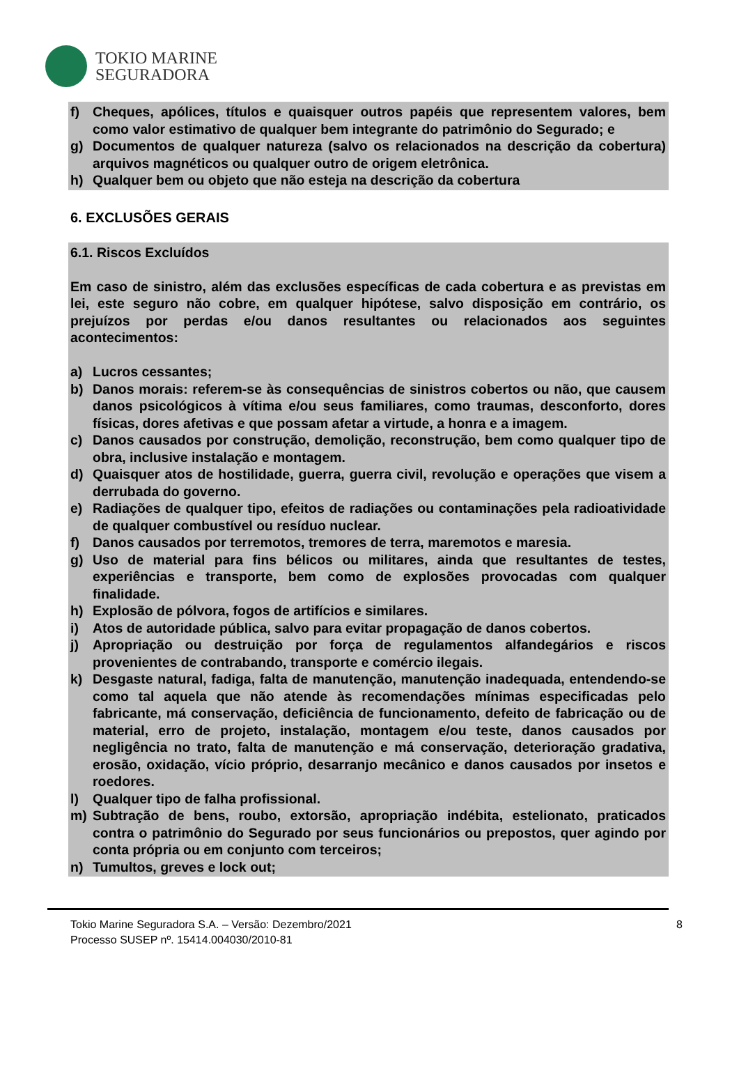TOKIO MARINE
SEGURADORA
f) Cheques, apólices, títulos e quaisquer outros papéis que representem valores, bem como valor estimativo de qualquer bem integrante do patrimônio do Segurado; e
g) Documentos de qualquer natureza (salvo os relacionados na descrição da cobertura) arquivos magnéticos ou qualquer outro de origem eletrônica.
h) Qualquer bem ou objeto que não esteja na descrição da cobertura
6. EXCLUSÕES GERAIS
6.1. Riscos Excluídos
Em caso de sinistro, além das exclusões específicas de cada cobertura e as previstas em lei, este seguro não cobre, em qualquer hipótese, salvo disposição em contrário, os prejuízos por perdas e/ou danos resultantes ou relacionados aos seguintes acontecimentos:
a) Lucros cessantes;
b) Danos morais: referem-se às consequências de sinistros cobertos ou não, que causem danos psicológicos à vítima e/ou seus familiares, como traumas, desconforto, dores físicas, dores afetivas e que possam afetar a virtude, a honra e a imagem.
c) Danos causados por construção, demolição, reconstrução, bem como qualquer tipo de obra, inclusive instalação e montagem.
d) Quaisquer atos de hostilidade, guerra, guerra civil, revolução e operações que visem a derrubada do governo.
e) Radiações de qualquer tipo, efeitos de radiações ou contaminações pela radioatividade de qualquer combustível ou resíduo nuclear.
f) Danos causados por terremotos, tremores de terra, maremotos e maresia.
g) Uso de material para fins bélicos ou militares, ainda que resultantes de testes, experiências e transporte, bem como de explosões provocadas com qualquer finalidade.
h) Explosão de pólvora, fogos de artifícios e similares.
i) Atos de autoridade pública, salvo para evitar propagação de danos cobertos.
j) Apropriação ou destruição por força de regulamentos alfandegários e riscos provenientes de contrabando, transporte e comércio ilegais.
k) Desgaste natural, fadiga, falta de manutenção, manutenção inadequada, entendendo-se como tal aquela que não atende às recomendações mínimas especificadas pelo fabricante, má conservação, deficiência de funcionamento, defeito de fabricação ou de material, erro de projeto, instalação, montagem e/ou teste, danos causados por negligência no trato, falta de manutenção e má conservação, deterioração gradativa, erosão, oxidação, vício próprio, desarranjo mecânico e danos causados por insetos e roedores.
l) Qualquer tipo de falha profissional.
m) Subtração de bens, roubo, extorsão, apropriação indébita, estelionato, praticados contra o patrimônio do Segurado por seus funcionários ou prepostos, quer agindo por conta própria ou em conjunto com terceiros;
n) Tumultos, greves e lock out;
Tokio Marine Seguradora S.A. – Versão: Dezembro/2021
Processo SUSEP nº. 15414.004030/2010-81
8